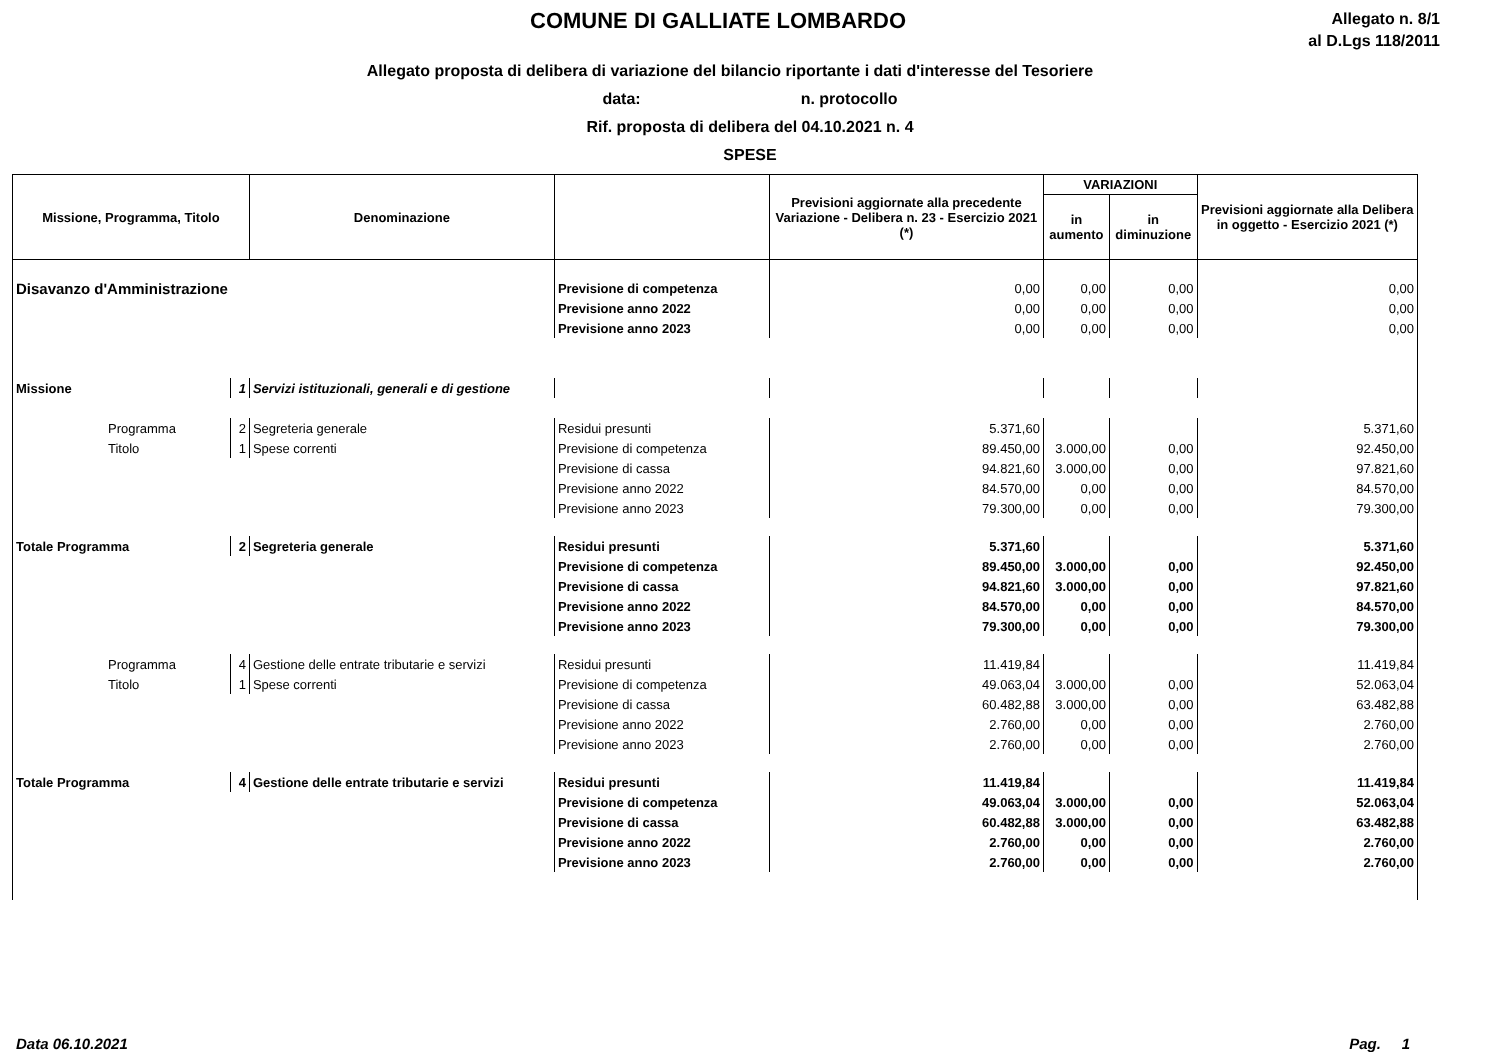COMUNE DI GALLIATE LOMBARDO
Allegato n. 8/1
al D.Lgs 118/2011
Allegato proposta di delibera di variazione del bilancio riportante i dati d'interesse del Tesoriere
data: n. protocollo
Rif. proposta di delibera del 04.10.2021 n. 4
SPESE
| Missione, Programma, Titolo | | Denominazione | | Previsioni aggiornate alla precedente Variazione - Delibera n. 23 - Esercizio 2021 (*) | VARIAZIONI | | Previsioni aggiornate alla Delibera in oggetto - Esercizio 2021 (*) |
| --- | --- | --- | --- | --- | --- | --- | --- |
| | | | | | in aumento | in diminuzione | |
| Disavanzo d'Amministrazione | | | Previsione di competenza | 0,00 | 0,00 | 0,00 | 0,00 |
| | | | Previsione anno 2022 | 0,00 | 0,00 | 0,00 | 0,00 |
| | | | Previsione anno 2023 | 0,00 | 0,00 | 0,00 | 0,00 |
| Missione | 1 | Servizi istituzionali, generali e di gestione | | | | | |
| Programma | 2 | Segreteria generale | Residui presunti | 5.371,60 | | | 5.371,60 |
| Titolo | 1 | Spese correnti | Previsione di competenza | 89.450,00 | 3.000,00 | 0,00 | 92.450,00 |
| | | | Previsione di cassa | 94.821,60 | 3.000,00 | 0,00 | 97.821,60 |
| | | | Previsione anno 2022 | 84.570,00 | 0,00 | 0,00 | 84.570,00 |
| | | | Previsione anno 2023 | 79.300,00 | 0,00 | 0,00 | 79.300,00 |
| Totale Programma | 2 | Segreteria generale | Residui presunti | 5.371,60 | | | 5.371,60 |
| | | | Previsione di competenza | 89.450,00 | 3.000,00 | 0,00 | 92.450,00 |
| | | | Previsione di cassa | 94.821,60 | 3.000,00 | 0,00 | 97.821,60 |
| | | | Previsione anno 2022 | 84.570,00 | 0,00 | 0,00 | 84.570,00 |
| | | | Previsione anno 2023 | 79.300,00 | 0,00 | 0,00 | 79.300,00 |
| Programma | 4 | Gestione delle entrate tributarie e servizi | Residui presunti | 11.419,84 | | | 11.419,84 |
| Titolo | 1 | Spese correnti | Previsione di competenza | 49.063,04 | 3.000,00 | 0,00 | 52.063,04 |
| | | | Previsione di cassa | 60.482,88 | 3.000,00 | 0,00 | 63.482,88 |
| | | | Previsione anno 2022 | 2.760,00 | 0,00 | 0,00 | 2.760,00 |
| | | | Previsione anno 2023 | 2.760,00 | 0,00 | 0,00 | 2.760,00 |
| Totale Programma | 4 | Gestione delle entrate tributarie e servizi | Residui presunti | 11.419,84 | | | 11.419,84 |
| | | | Previsione di competenza | 49.063,04 | 3.000,00 | 0,00 | 52.063,04 |
| | | | Previsione di cassa | 60.482,88 | 3.000,00 | 0,00 | 63.482,88 |
| | | | Previsione anno 2022 | 2.760,00 | 0,00 | 0,00 | 2.760,00 |
| | | | Previsione anno 2023 | 2.760,00 | 0,00 | 0,00 | 2.760,00 |
Data 06.10.2021 Pag. 1